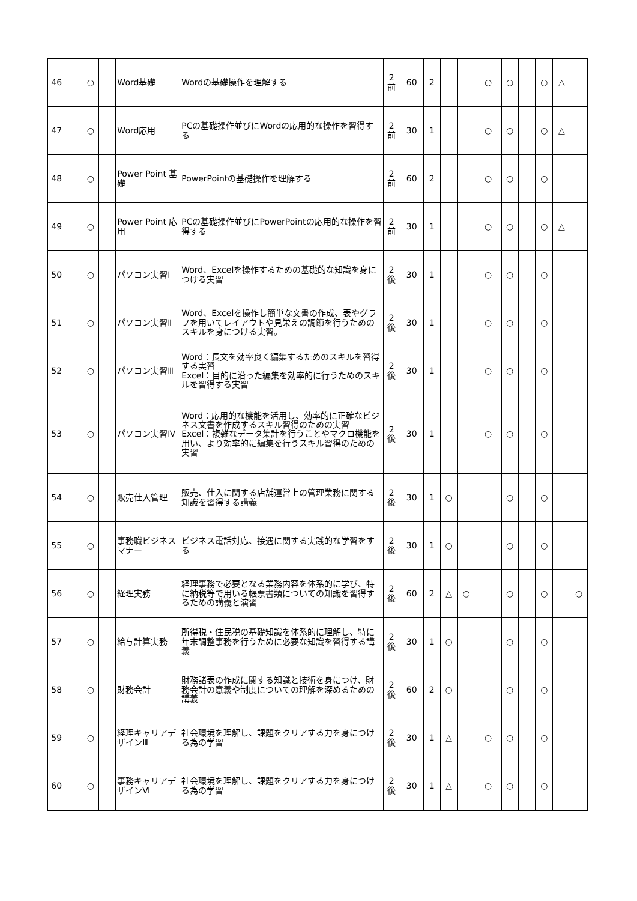| 46 | | ○ | | Word基礎 | Wordの基礎操作を理解する | 2 前 | 60 | 2 | | | ○ | ○ | | ○ | △ | |
| 47 | | ○ | | Word応用 | PCの基礎操作並びにWordの応用的な操作を習得する | 2 前 | 30 | 1 | | | ○ | ○ | | ○ | △ | |
| 48 | | ○ | | Power Point 基礎 | PowerPointの基礎操作を理解する | 2 前 | 60 | 2 | | | ○ | ○ | | ○ | | |
| 49 | | ○ | | Power Point 応用 | PCの基礎操作並びにPowerPointの応用的な操作を習得する | 2 前 | 30 | 1 | | | ○ | ○ | | ○ | △ | |
| 50 | | ○ | | パソコン実習Ⅰ | Word、Excelを操作するための基礎的な知識を身につける実習 | 2 後 | 30 | 1 | | | ○ | ○ | | ○ | | |
| 51 | | ○ | | パソコン実習Ⅱ | Word、Excelを操作し簡単な文書の作成、表やグラフを用いてレイアウトや見栄えの調節を行うためのスキルを身につける実習。 | 2 後 | 30 | 1 | | | ○ | ○ | | ○ | | |
| 52 | | ○ | | パソコン実習Ⅲ | Word：長文を効率良く編集するためのスキルを習得する実習 Excel：目的に沿った編集を効率的に行うためのスキルを習得する実習 | 2 後 | 30 | 1 | | | ○ | ○ | | ○ | | |
| 53 | | ○ | | パソコン実習Ⅳ | Word：応用的な機能を活用し、効率的に正確なビジネス文書を作成するスキル習得のための実習 Excel：複雑なデータ集計を行うことやマクロ機能を用い、より効率的に編集を行うスキル習得のための実習 | 2 後 | 30 | 1 | | | ○ | ○ | | ○ | | |
| 54 | | ○ | | 販売仕入管理 | 販売、仕入に関する店舗運営上の管理業務に関する知識を習得する講義 | 2 後 | 30 | 1 | ○ | | | ○ | | ○ | | |
| 55 | | ○ | | 事務職ビジネスマナー | ビジネス電話対応、接遇に関する実践的な学習をする | 2 後 | 30 | 1 | ○ | | | ○ | | ○ | | |
| 56 | | ○ | | 経理実務 | 経理事務で必要となる業務内容を体系的に学び、特に納税等で用いる帳票書類についての知識を習得するための講義と演習 | 2 後 | 60 | 2 | △ | ○ | | ○ | | ○ | | ○ |
| 57 | | ○ | | 給与計算実務 | 所得税・住民税の基礎知識を体系的に理解し、特に年末調整事務を行うために必要な知識を習得する講義 | 2 後 | 30 | 1 | ○ | | | ○ | | ○ | | |
| 58 | | ○ | | 財務会計 | 財務諸表の作成に関する知識と技術を身につけ、財務会計の意義や制度についての理解を深めるための講義 | 2 後 | 60 | 2 | ○ | | | ○ | | ○ | | |
| 59 | | ○ | | 経理キャリアデザインⅢ | 社会環境を理解し、課題をクリアする力を身につける為の学習 | 2 後 | 30 | 1 | △ | | ○ | ○ | | ○ | | |
| 60 | | ○ | | 事務キャリアデザインⅥ | 社会環境を理解し、課題をクリアする力を身につける為の学習 | 2 後 | 30 | 1 | △ | | ○ | ○ | | ○ | | |